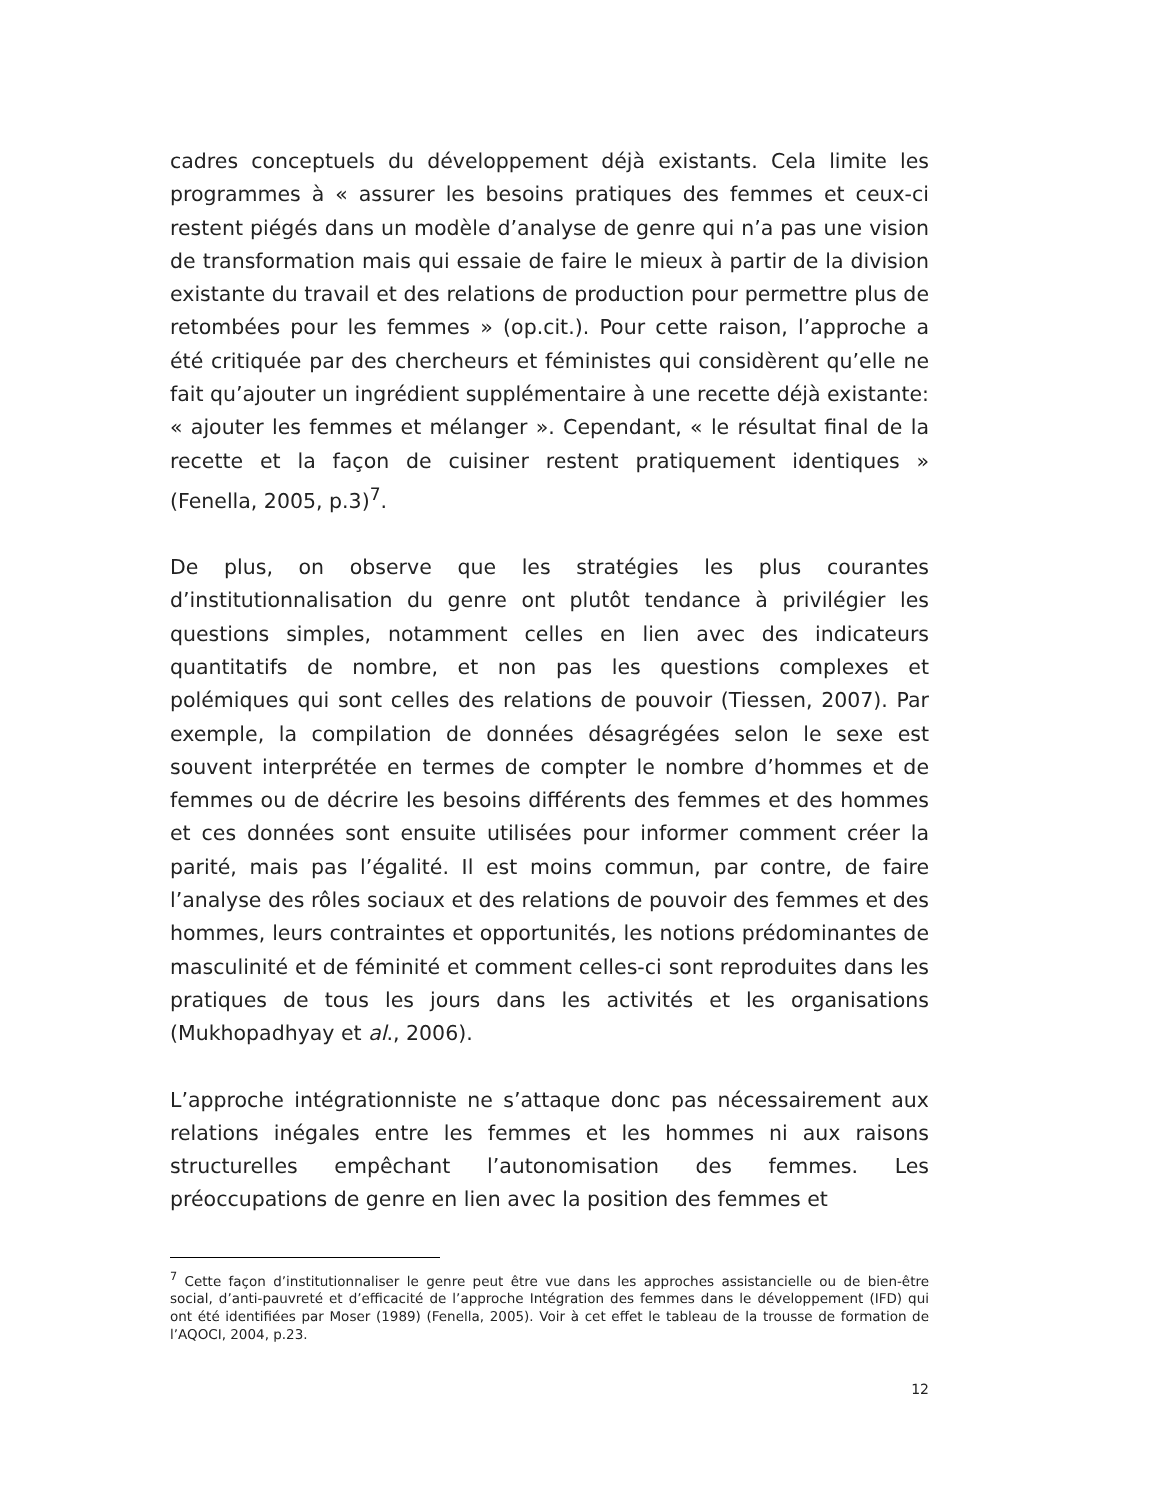cadres conceptuels du développement déjà existants. Cela limite les programmes à « assurer les besoins pratiques des femmes et ceux-ci restent piégés dans un modèle d’analyse de genre qui n’a pas une vision de transformation mais qui essaie de faire le mieux à partir de la division existante du travail et des relations de production pour permettre plus de retombées pour les femmes » (op.cit.). Pour cette raison, l’approche a été critiquée par des chercheurs et féministes qui considèrent qu’elle ne fait qu’ajouter un ingrédient supplémentaire à une recette déjà existante: « ajouter les femmes et mélanger ». Cependant, « le résultat final de la recette et la façon de cuisiner restent pratiquement identiques » (Fenella, 2005, p.3)<sup>7</sup>.
De plus, on observe que les stratégies les plus courantes d’institutionnalisation du genre ont plutôt tendance à privilégier les questions simples, notamment celles en lien avec des indicateurs quantitatifs de nombre, et non pas les questions complexes et polémiques qui sont celles des relations de pouvoir (Tiessen, 2007). Par exemple, la compilation de données désagrégées selon le sexe est souvent interprétée en termes de compter le nombre d’hommes et de femmes ou de décrire les besoins différents des femmes et des hommes et ces données sont ensuite utilisées pour informer comment créer la parité, mais pas l’égalité. Il est moins commun, par contre, de faire l’analyse des rôles sociaux et des relations de pouvoir des femmes et des hommes, leurs contraintes et opportunités, les notions prédominantes de masculinité et de féminité et comment celles-ci sont reproduites dans les pratiques de tous les jours dans les activités et les organisations (Mukhopadhyay et al., 2006).
L’approche intégrationniste ne s’attaque donc pas nécessairement aux relations inégales entre les femmes et les hommes ni aux raisons structurelles empêchant l’autonomisation des femmes. Les préoccupations de genre en lien avec la position des femmes et
<sup>7</sup> Cette façon d’institutionnaliser le genre peut être vue dans les approches assistancielle ou de bien-être social, d’anti-pauvreté et d’efficacité de l’approche Intégration des femmes dans le développement (IFD) qui ont été identifiées par Moser (1989) (Fenella, 2005). Voir à cet effet le tableau de la trousse de formation de l’AQOCI, 2004, p.23.
12